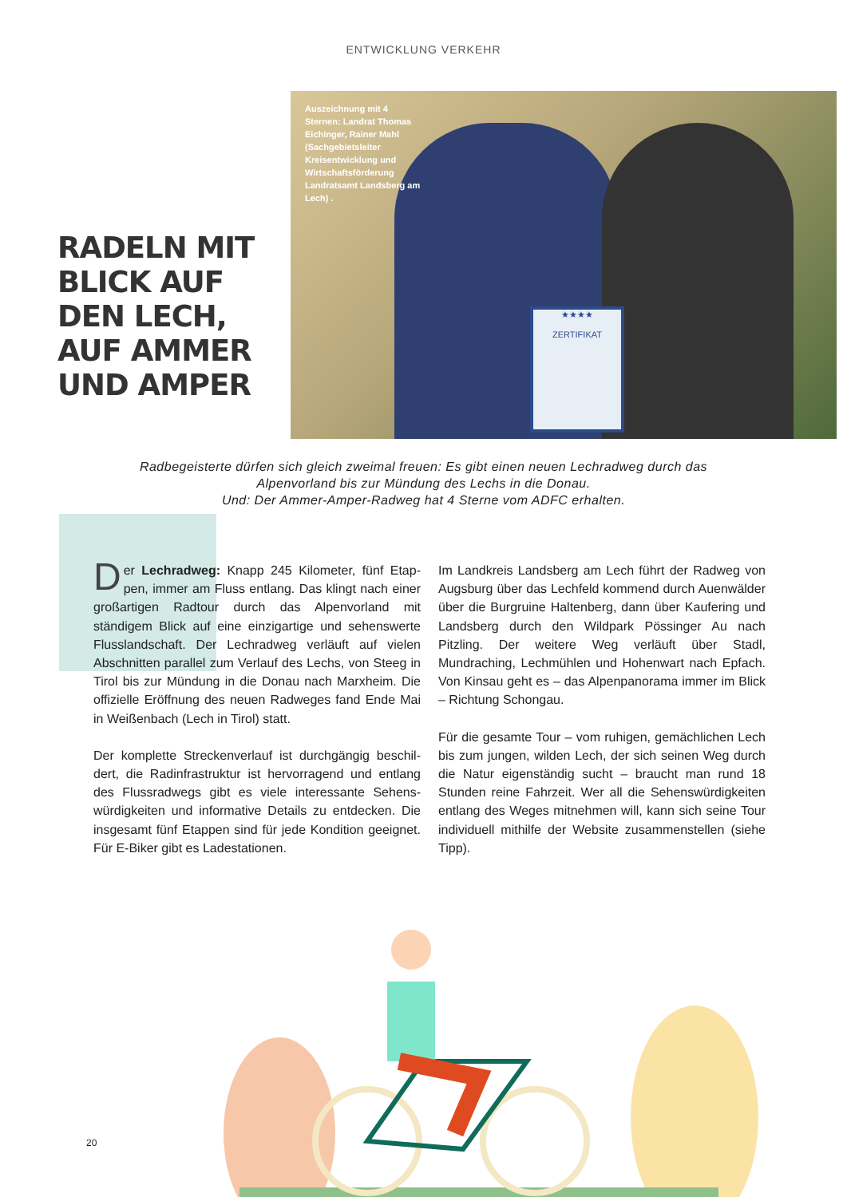ENTWICKLUNG VERKEHR
RADELN MIT BLICK AUF DEN LECH, AUF AMMER UND AMPER
★★★★
ZERTIFIKAT
Auszeichnung mit 4 Sternen: Landrat Thomas Eichinger, Rainer Mahl (Sachge­bietsleiter Kreisentwick­lung und Wirtschafts­förderung Landratsamt Landsberg am Lech) .
Radbegeisterte dürfen sich gleich zweimal freuen: Es gibt einen neuen Lechradweg durch das
Alpenvorland bis zur Mündung des Lechs in die Donau.
Und: Der Ammer-Amper-Radweg hat 4 Sterne vom ADFC erhalten.
Der Lechradweg: Knapp 245 Kilometer, fünf Etap-pen, immer am Fluss entlang. Das klingt nach einer groß­artigen Radtour durch das Alpenvorland mit ständigem Blick auf eine einzigartige und sehenswerte Flussland­schaft. Der Lechradweg verläuft auf vielen Abschnitten parallel zum Verlauf des Lechs, von Steeg in Tirol bis zur Mündung in die Donau nach Marxheim. Die offizielle Eröffnung des neuen Radweges fand Ende Mai in Weiß­enbach (Lech in Tirol) statt.
Der komplette Streckenverlauf ist durchgängig beschil­dert, die Radinfrastruktur ist hervorragend und entlang des Flussradwegs gibt es viele interessante Sehens­würdigkeiten und informative Details zu entdecken. Die insgesamt fünf Etappen sind für jede Kondition geeignet. Für E-Biker gibt es Ladestationen.
Im Landkreis Landsberg am Lech führt der Radweg von Augsburg über das Lechfeld kommend durch Auen­wälder über die Burgruine Haltenberg, dann über Kaufering und Landsberg durch den Wildpark Pössinger Au nach Pitzling. Der weitere Weg verläuft über Stadl, Mundraching, Lechmühlen und Hohenwart nach Epfach. Von Kinsau geht es – das Alpenpanorama immer im Blick – Richtung Schongau.
Für die gesamte Tour – vom ruhigen, gemächlichen Lech bis zum jungen, wilden Lech, der sich seinen Weg durch die Natur eigenständig sucht – braucht man rund 18 Stunden reine Fahrzeit. Wer all die Sehenswürdigkeiten entlang des Weges mitnehmen will, kann sich seine Tour individuell mithilfe der Website zusammenstellen (siehe Tipp).
20